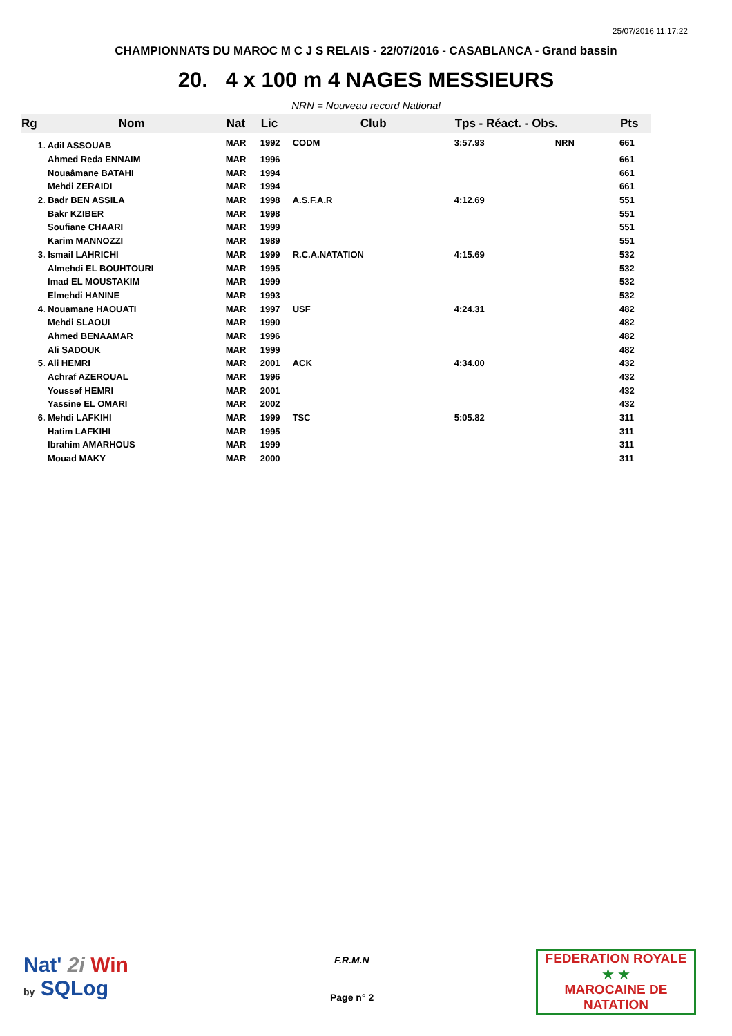25/07/2016 11:17:22
CHAMPIONNATS DU MAROC M C J S RELAIS - 22/07/2016 - CASABLANCA - Grand bassin
20. 4 x 100 m 4 NAGES MESSIEURS
NRN = Nouveau record National
| Rg | Nom | Nat | Lic | Club | Tps - Réact. - Obs. | | Pts |
| --- | --- | --- | --- | --- | --- | --- | --- |
| | 1. Adil ASSOUAB | MAR | 1992 | CODM | 3:57.93 | NRN | 661 |
| | Ahmed Reda ENNAIM | MAR | 1996 | | | | 661 |
| | Nouaâmane BATAHI | MAR | 1994 | | | | 661 |
| | Mehdi ZERAIDI | MAR | 1994 | | | | 661 |
| | 2. Badr BEN ASSILA | MAR | 1998 | A.S.F.A.R | 4:12.69 | | 551 |
| | Bakr KZIBER | MAR | 1998 | | | | 551 |
| | Soufiane CHAARI | MAR | 1999 | | | | 551 |
| | Karim MANNOZZI | MAR | 1989 | | | | 551 |
| | 3. Ismail LAHRICHI | MAR | 1999 | R.C.A.NATATION | 4:15.69 | | 532 |
| | Almehdi EL BOUHTOURI | MAR | 1995 | | | | 532 |
| | Imad EL MOUSTAKIM | MAR | 1999 | | | | 532 |
| | Elmehdi HANINE | MAR | 1993 | | | | 532 |
| | 4. Nouamane HAOUATI | MAR | 1997 | USF | 4:24.31 | | 482 |
| | Mehdi SLAOUI | MAR | 1990 | | | | 482 |
| | Ahmed BENAAMAR | MAR | 1996 | | | | 482 |
| | Ali SADOUK | MAR | 1999 | | | | 482 |
| | 5. Ali HEMRI | MAR | 2001 | ACK | 4:34.00 | | 432 |
| | Achraf AZEROUAL | MAR | 1996 | | | | 432 |
| | Youssef HEMRI | MAR | 2001 | | | | 432 |
| | Yassine EL OMARI | MAR | 2002 | | | | 432 |
| | 6. Mehdi LAFKIHI | MAR | 1999 | TSC | 5:05.82 | | 311 |
| | Hatim LAFKIHI | MAR | 1995 | | | | 311 |
| | Ibrahim AMARHOUS | MAR | 1999 | | | | 311 |
| | Mouad MAKY | MAR | 2000 | | | | 311 |
Nat' 2i Win
by SQLog
F.R.M.N
Page n° 2
FEDERATION ROYALE
★ ★
MAROCAINE DE NATATION